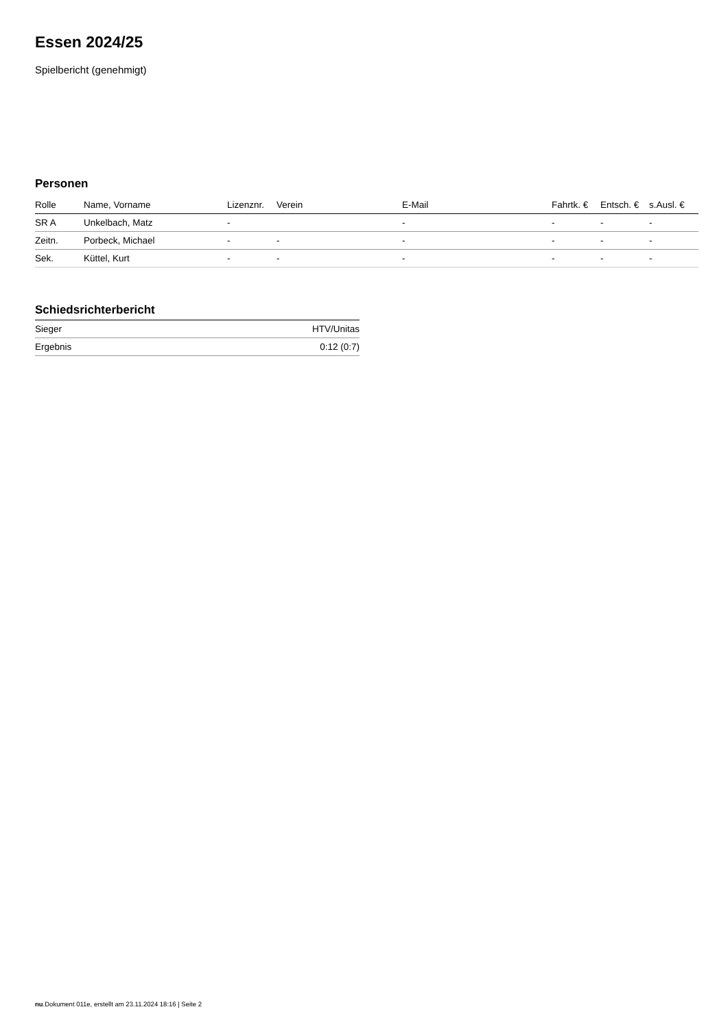Essen 2024/25
Spielbericht (genehmigt)
Personen
| Rolle | Name, Vorname | Lizenznr. | Verein | E-Mail | Fahrtk. € | Entsch. € | s.Ausl. € |
| --- | --- | --- | --- | --- | --- | --- | --- |
| SR A | Unkelbach, Matz | - | | - | - | - | - |
| Zeitn. | Porbeck, Michael | - | - | - | - | - | - |
| Sek. | Küttel, Kurt | - | - | - | - | - | - |
Schiedsrichterbericht
| Sieger | HTV/Unitas |
| Ergebnis | 0:12 (0:7) |
nu.Dokument 011e, erstellt am 23.11.2024 18:16 | Seite 2